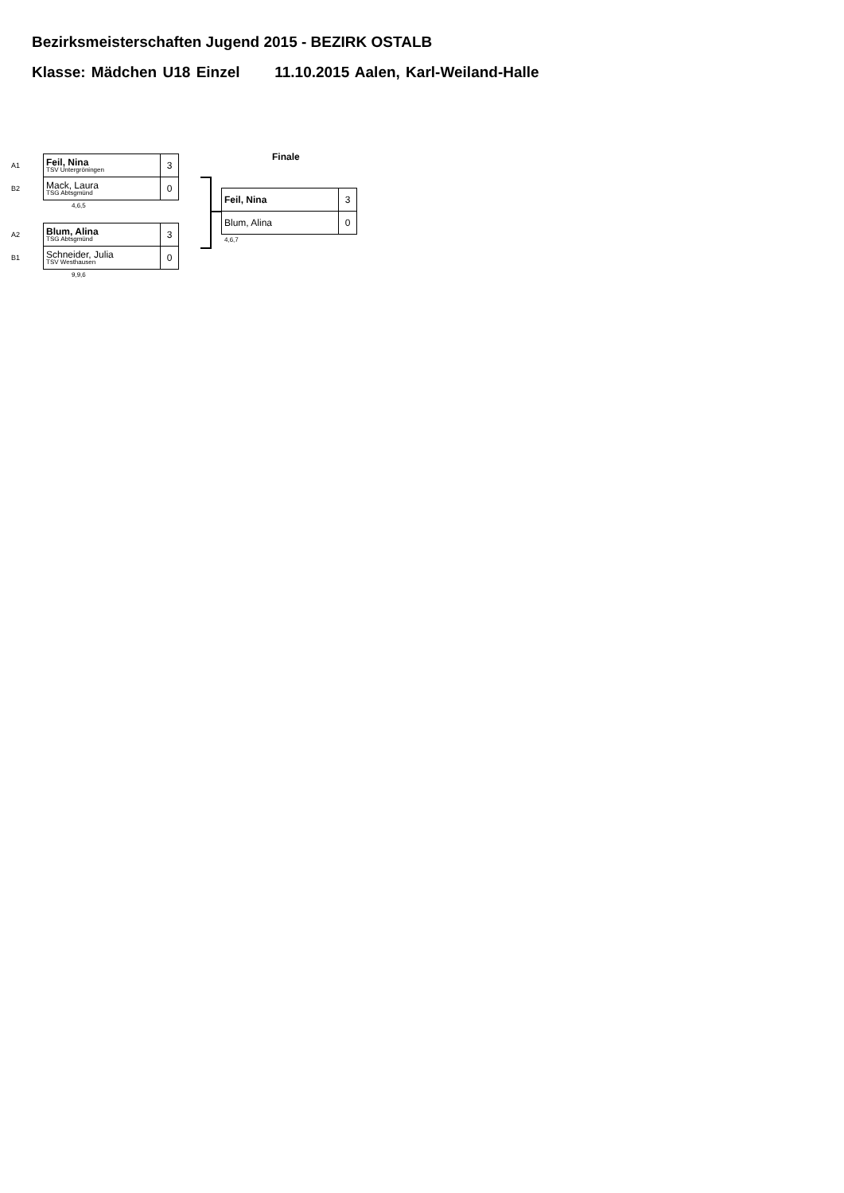Bezirksmeisterschaften Jugend 2015 - BEZIRK OSTALB
Klasse: Mädchen U18 Einzel 11.10.2015 Aalen, Karl-Weiland-Halle
| A1 | Feil, Nina TSV Untergröningen | 3 |
| B2 | Mack, Laura TSG Abtsgmünd | 0 |
4,6,5
| A2 | Blum, Alina TSG Abtsgmünd | 3 |
| B1 | Schneider, Julia TSV Westhausen | 0 |
9,9,6
Finale
| Feil, Nina | 3 |
| Blum, Alina | 0 |
4,6,7